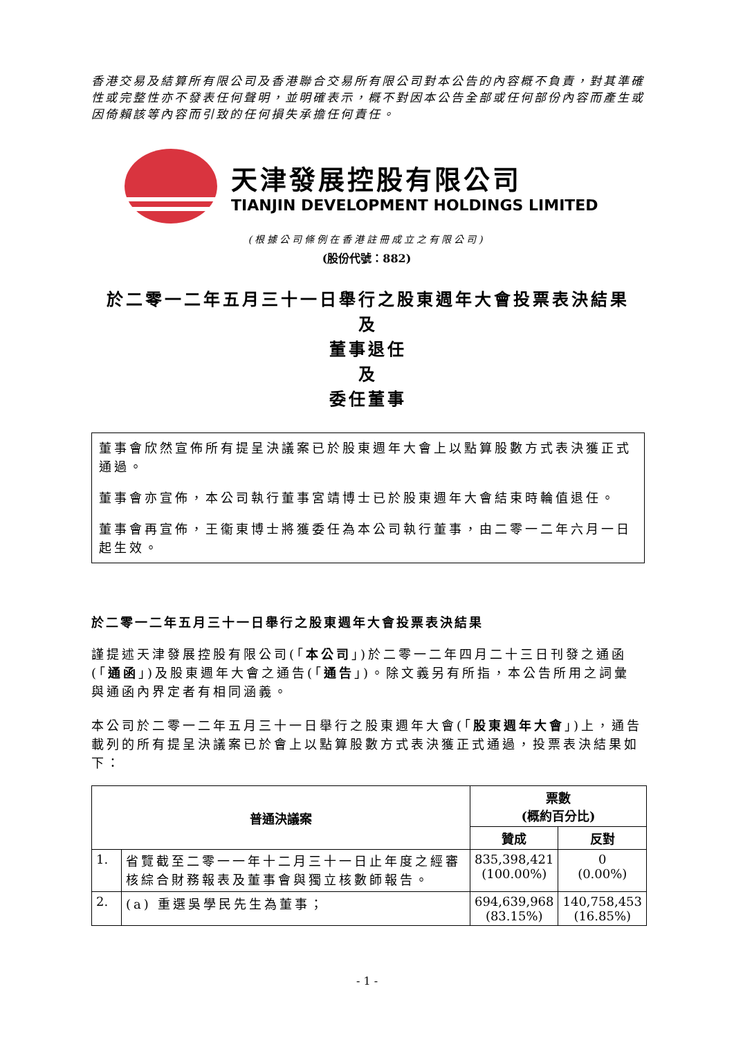香港交易及結算所有限公司及香港聯合交易所有限公司對本公告的內容概不負責，對其準確性或完整性亦不發表任何聲明，並明確表示，概不對因本公告全部或任何部份內容而產生或因倚賴該等內容而引致的任何損失承擔任何責任。
天津發展控股有限公司
TIANJIN DEVELOPMENT HOLDINGS LIMITED
(根據公司條例在香港註冊成立之有限公司)
(股份代號：882)
於二零一二年五月三十一日舉行之股東週年大會投票表決結果
及
董事退任
及
委任董事
董事會欣然宣佈所有提呈決議案已於股東週年大會上以點算股數方式表決獲正式通過。
董事會亦宣佈，本公司執行董事宮靖博士已於股東週年大會結束時輪值退任。
董事會再宣佈，王衞東博士將獲委任為本公司執行董事，由二零一二年六月一日起生效。
於二零一二年五月三十一日舉行之股東週年大會投票表決結果
謹提述天津發展控股有限公司(「本公司」)於二零一二年四月二十三日刊發之通函(「通函」)及股東週年大會之通告(「通告」)。除文義另有所指，本公告所用之詞彙與通函內界定者有相同涵義。
本公司於二零一二年五月三十一日舉行之股東週年大會(「股東週年大會」)上，通告載列的所有提呈決議案已於會上以點算股數方式表決獲正式通過，投票表決結果如下：
| 普通決議案 | | 票數 (概約百分比) | |
| --- | --- | --- | --- |
| | | 贊成 | 反對 |
| 1. | 省覽截至二零一一年十二月三十一日止年度之經審核綜合財務報表及董事會與獨立核數師報告。 | 835,398,421 (100.00%) | 0 (0.00%) |
| 2. | (a) 重選吳學民先生為董事； | 694,639,968 (83.15%) | 140,758,453 (16.85%) |
- 1 -